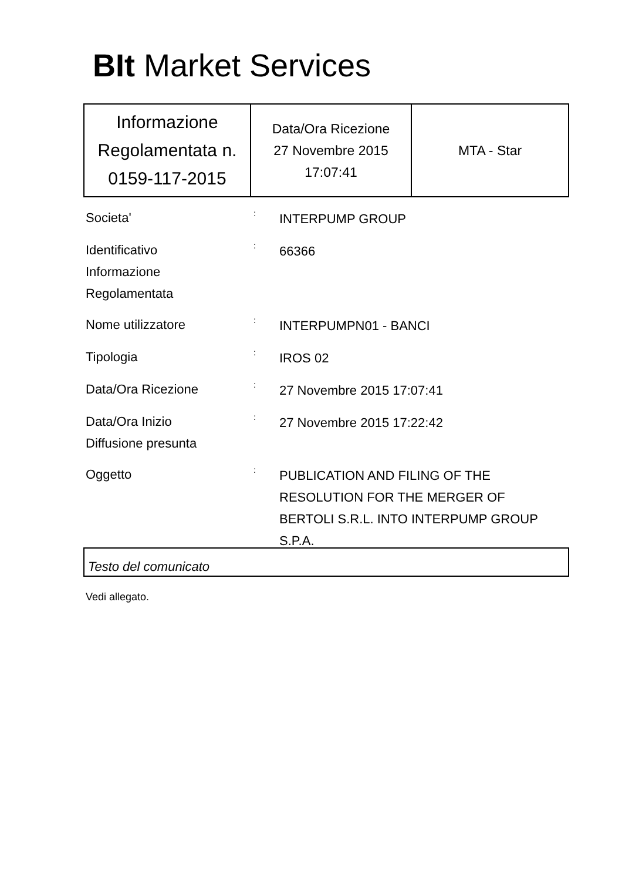BIt Market Services
| Informazione Regolamentata n. 0159-117-2015 | Data/Ora Ricezione 27 Novembre 2015 17:07:41 | MTA - Star |
Societa'
:
INTERPUMP GROUP
Identificativo
Informazione
Regolamentata
:
66366
Nome utilizzatore
:
INTERPUMPN01 - BANCI
Tipologia
:
IROS 02
Data/Ora Ricezione
:
27 Novembre 2015 17:07:41
Data/Ora Inizio
Diffusione presunta
:
27 Novembre 2015 17:22:42
Oggetto
:
PUBLICATION AND FILING OF THE RESOLUTION FOR THE MERGER OF BERTOLI S.R.L. INTO INTERPUMP GROUP S.P.A.
Testo del comunicato
Vedi allegato.